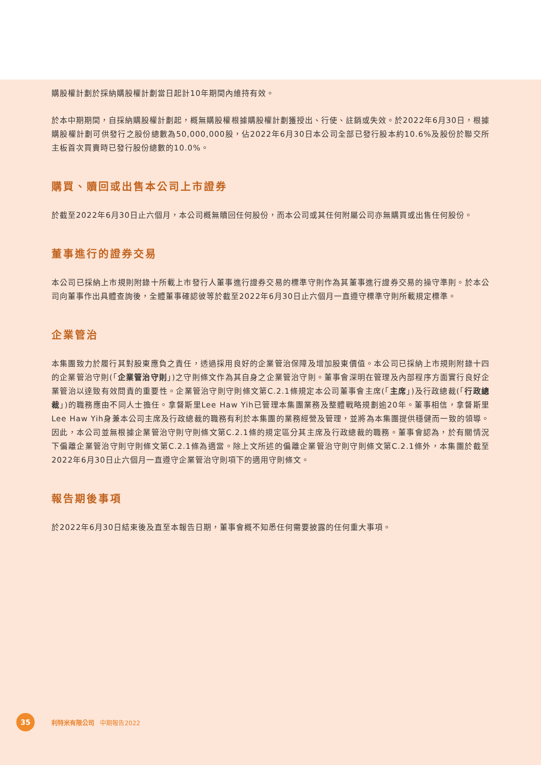購股權計劃於採納購股權計劃當日起計10年期間內維持有效。
於本中期期間，自採納購股權計劃起，概無購股權根據購股權計劃獲授出、行使、註銷或失效。於2022年6月30日，根據購股權計劃可供發行之股份總數為50,000,000股，佔2022年6月30日本公司全部已發行股本約10.6%及股份於聯交所主板首次買賣時已發行股份總數的10.0%。
購買、贖回或出售本公司上市證券
於截至2022年6月30日止六個月，本公司概無贖回任何股份，而本公司或其任何附屬公司亦無購買或出售任何股份。
董事進行的證券交易
本公司已採納上市規則附錄十所載上市發行人董事進行證券交易的標準守則作為其董事進行證券交易的操守準則。於本公司向董事作出具體查詢後，全體董事確認彼等於截至2022年6月30日止六個月一直遵守標準守則所載規定標準。
企業管治
本集團致力於履行其對股東應負之責任，透過採用良好的企業管治保障及增加股東價值。本公司已採納上市規則附錄十四的企業管治守則(「企業管治守則」)之守則條文作為其自身之企業管治守則。董事會深明在管理及內部程序方面實行良好企業管治以達致有效問責的重要性。企業管治守則守則條文第C.2.1條規定本公司董事會主席(「主席」)及行政總裁(「行政總裁」)的職務應由不同人士擔任。拿督斯里Lee Haw Yih已管理本集團業務及整體戰略規劃逾20年。董事相信，拿督斯里Lee Haw Yih身兼本公司主席及行政總裁的職務有利於本集團的業務經營及管理，並將為本集團提供穩健而一致的領導。因此，本公司並無根據企業管治守則守則條文第C.2.1條的規定區分其主席及行政總裁的職務。董事會認為，於有關情況下偏離企業管治守則守則條文第C.2.1條為適當。除上文所述的偏離企業管治守則守則條文第C.2.1條外，本集團於截至2022年6月30日止六個月一直遵守企業管治守則項下的適用守則條文。
報告期後事項
於2022年6月30日結束後及直至本報告日期，董事會概不知悉任何需要披露的任何重大事項。
35
利特米有限公司 中期報告2022